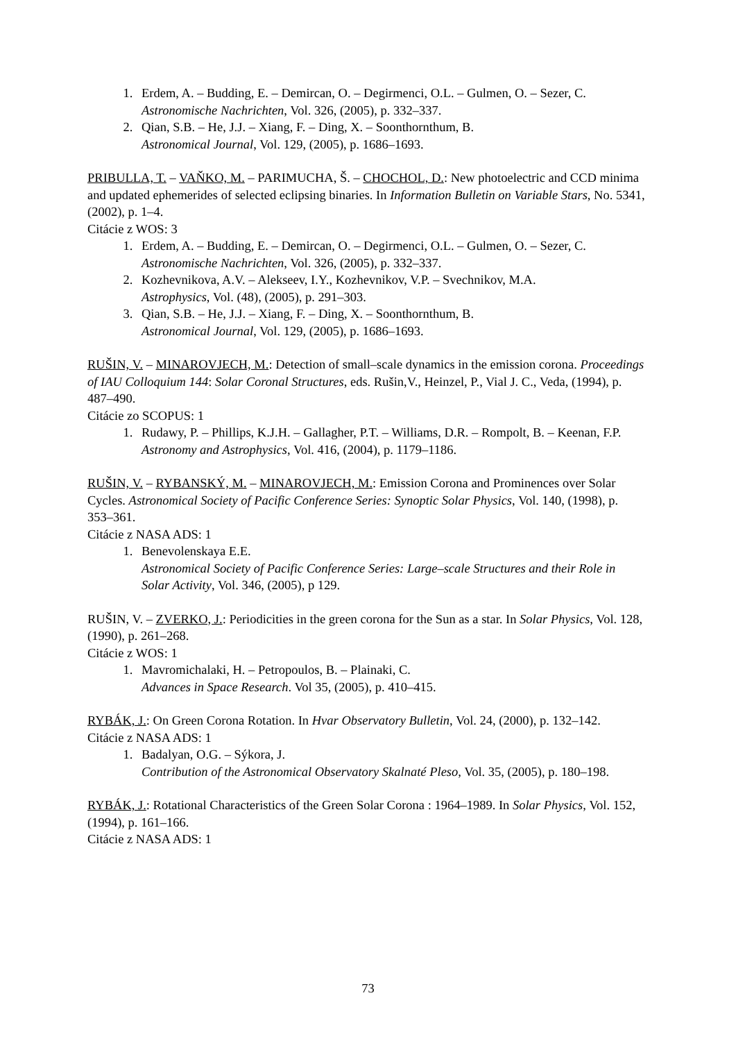1. Erdem, A. – Budding, E. – Demircan, O. – Degirmenci, O.L. – Gulmen, O. – Sezer, C.
Astronomische Nachrichten, Vol. 326, (2005), p. 332–337.
2. Qian, S.B. – He, J.J. – Xiang, F. – Ding, X. – Soonthornthum, B.
Astronomical Journal, Vol. 129, (2005), p. 1686–1693.
PRIBULLA, T. – VAŇKO, M. – PARIMUCHA, Š. – CHOCHOL, D.: New photoelectric and CCD minima and updated ephemerides of selected eclipsing binaries. In Information Bulletin on Variable Stars, No. 5341, (2002), p. 1–4.
Citácie z WOS: 3
1. Erdem, A. – Budding, E. – Demircan, O. – Degirmenci, O.L. – Gulmen, O. – Sezer, C.
Astronomische Nachrichten, Vol. 326, (2005), p. 332–337.
2. Kozhevnikova, A.V. – Alekseev, I.Y., Kozhevnikov, V.P. – Svechnikov, M.A.
Astrophysics, Vol. (48), (2005), p. 291–303.
3. Qian, S.B. – He, J.J. – Xiang, F. – Ding, X. – Soonthornthum, B.
Astronomical Journal, Vol. 129, (2005), p. 1686–1693.
RUŠIN, V. – MINAROVJECH, M.: Detection of small–scale dynamics in the emission corona. Proceedings of IAU Colloquium 144: Solar Coronal Structures, eds. Rušin,V., Heinzel, P., Vial J. C., Veda, (1994), p. 487–490.
Citácie zo SCOPUS: 1
1. Rudawy, P. – Phillips, K.J.H. – Gallagher, P.T. – Williams, D.R. – Rompolt, B. – Keenan, F.P.
Astronomy and Astrophysics, Vol. 416, (2004), p. 1179–1186.
RUŠIN, V. – RYBANSKÝ, M. – MINAROVJECH, M.: Emission Corona and Prominences over Solar Cycles. Astronomical Society of Pacific Conference Series: Synoptic Solar Physics, Vol. 140, (1998), p. 353–361.
Citácie z NASA ADS: 1
1. Benevolenskaya E.E.
Astronomical Society of Pacific Conference Series: Large–scale Structures and their Role in Solar Activity, Vol. 346, (2005), p 129.
RUŠIN, V. – ZVERKO, J.: Periodicities in the green corona for the Sun as a star. In Solar Physics, Vol. 128, (1990), p. 261–268.
Citácie z WOS: 1
1. Mavromichalaki, H. – Petropoulos, B. – Plainaki, C.
Advances in Space Research. Vol 35, (2005), p. 410–415.
RYBÁK, J.: On Green Corona Rotation. In Hvar Observatory Bulletin, Vol. 24, (2000), p. 132–142.
Citácie z NASA ADS: 1
1. Badalyan, O.G. – Sýkora, J.
Contribution of the Astronomical Observatory Skalnaté Pleso, Vol. 35, (2005), p. 180–198.
RYBÁK, J.: Rotational Characteristics of the Green Solar Corona : 1964–1989. In Solar Physics, Vol. 152, (1994), p. 161–166.
Citácie z NASA ADS: 1
73